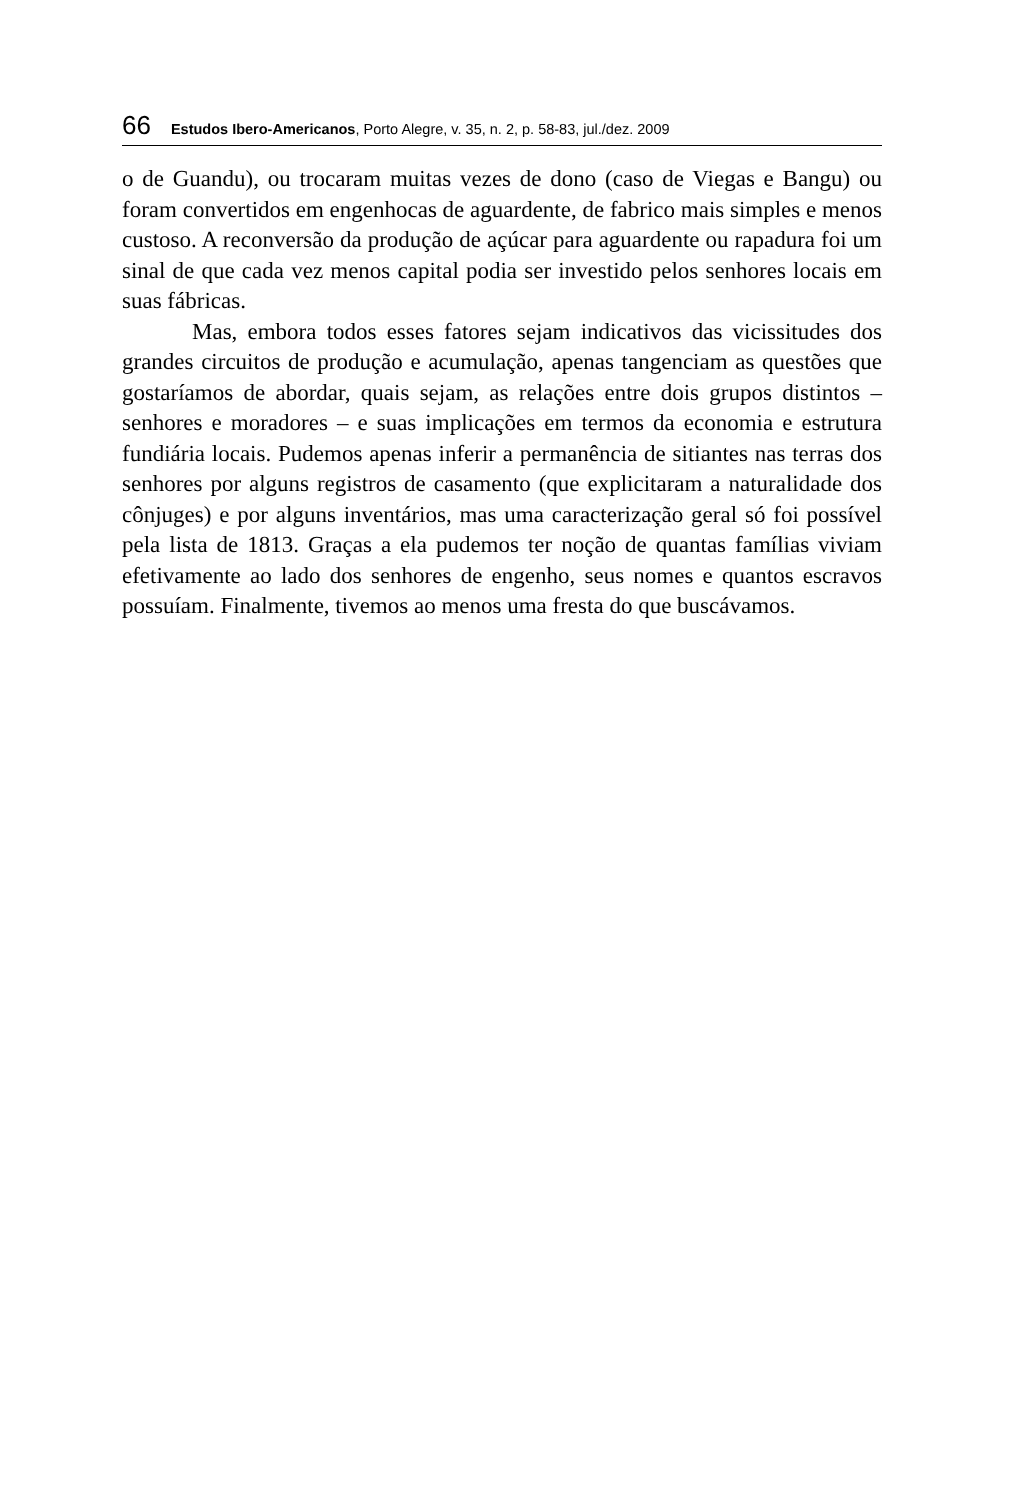66 Estudos Ibero-Americanos, Porto Alegre, v. 35, n. 2, p. 58-83, jul./dez. 2009
o de Guandu), ou trocaram muitas vezes de dono (caso de Viegas e Bangu) ou foram convertidos em engenhocas de aguardente, de fabrico mais simples e menos custoso. A reconversão da produção de açúcar para aguardente ou rapadura foi um sinal de que cada vez menos capital podia ser investido pelos senhores locais em suas fábricas.
Mas, embora todos esses fatores sejam indicativos das vicissitudes dos grandes circuitos de produção e acumulação, apenas tangenciam as questões que gostaríamos de abordar, quais sejam, as relações entre dois grupos distintos – senhores e moradores – e suas implicações em termos da economia e estrutura fundiária locais. Pudemos apenas inferir a permanência de sitiantes nas terras dos senhores por alguns registros de casamento (que explicitaram a naturalidade dos cônjuges) e por alguns inventários, mas uma caracterização geral só foi possível pela lista de 1813. Graças a ela pudemos ter noção de quantas famílias viviam efetivamente ao lado dos senhores de engenho, seus nomes e quantos escravos possuíam. Finalmente, tivemos ao menos uma fresta do que buscávamos.